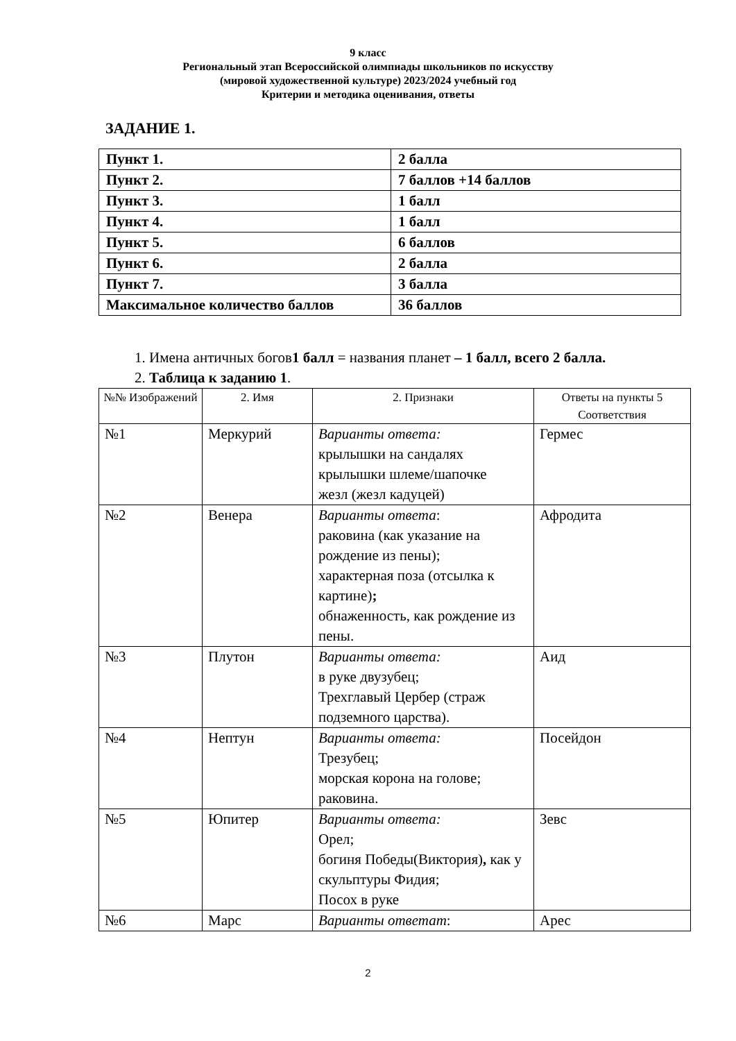9 класс
Региональный этап Всероссийской олимпиады школьников по искусству
(мировой художественной культуре) 2023/2024 учебный год
Критерии и методика оценивания, ответы
ЗАДАНИЕ 1.
| Пункт 1. | 2 балла |
| Пункт 2. | 7 баллов +14 баллов |
| Пункт 3. | 1 балл |
| Пункт 4. | 1 балл |
| Пункт 5. | 6 баллов |
| Пункт 6. | 2 балла |
| Пункт 7. | 3 балла |
| Максимальное количество баллов | 36 баллов |
1. Имена античных богов1 балл = названия планет – 1 балл, всего 2 балла.
2. Таблица к заданию 1.
| №№ Изображений | 2. Имя | 2. Признаки | Ответы на пункты 5 Соответствия |
| --- | --- | --- | --- |
| №1 | Меркурий | Варианты ответа: крылышки на сандалях крылышки шлеме/шапочке жезл (жезл кадуцей) | Гермес |
| №2 | Венера | Варианты ответа : раковина (как указание на рождение из пены); характерная поза (отсылка к картине) ; обнаженность, как рождение из пены. | Афродита |
| №3 | Плутон | Варианты ответа: в руке двузубец; Трехглавый Цербер (страж подземного царства). | Аид |
| №4 | Нептун | Варианты ответа: Трезубец; морская корона на голове; раковина. | Посейдон |
| №5 | Юпитер | Варианты ответа: Орел; богиня Победы(Виктория) , как у скульптуры Фидия; Посох в руке | Зевс |
| №6 | Марс | Варианты ответат : | Арес |
2